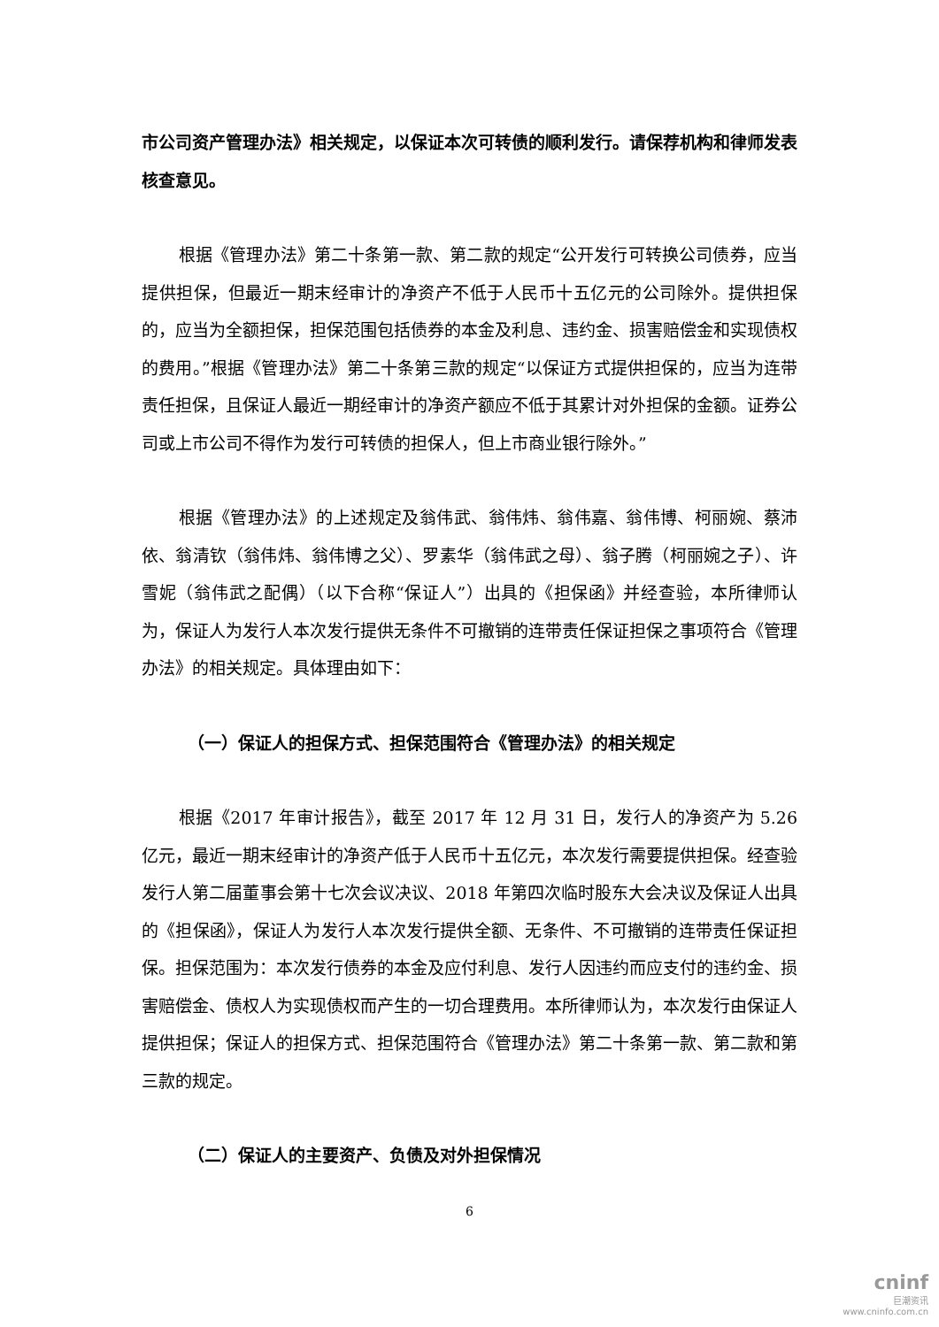市公司资产管理办法》相关规定，以保证本次可转债的顺利发行。请保荐机构和律师发表核查意见。
根据《管理办法》第二十条第一款、第二款的规定“公开发行可转换公司债券，应当提供担保，但最近一期末经审计的净资产不低于人民币十五亿元的公司除外。提供担保的，应当为全额担保，担保范围包括债券的本金及利息、违约金、损害赔偿金和实现债权的费用。”根据《管理办法》第二十条第三款的规定“以保证方式提供担保的，应当为连带责任担保，且保证人最近一期经审计的净资产额应不低于其累计对外担保的金额。证券公司或上市公司不得作为发行可转债的担保人，但上市商业银行除外。”
根据《管理办法》的上述规定及翁伟武、翁伟炜、翁伟嘉、翁伟博、柯丽婉、蔡沛依、翁清钦（翁伟炜、翁伟博之父）、罗素华（翁伟武之母）、翁子腾（柯丽婉之子）、许雪妮（翁伟武之配偶）（以下合称“保证人”）出具的《担保函》并经查验，本所律师认为，保证人为发行人本次发行提供无条件不可撤销的连带责任保证担保之事项符合《管理办法》的相关规定。具体理由如下：
（一）保证人的担保方式、担保范围符合《管理办法》的相关规定
根据《2017 年审计报告》，截至 2017 年 12 月 31 日，发行人的净资产为 5.26 亿元，最近一期末经审计的净资产低于人民币十五亿元，本次发行需要提供担保。经查验发行人第二届董事会第十七次会议决议、2018 年第四次临时股东大会决议及保证人出具的《担保函》，保证人为发行人本次发行提供全额、无条件、不可撤销的连带责任保证担保。担保范围为：本次发行债券的本金及应付利息、发行人因违约而应支付的违约金、损害赔偿金、债权人为实现债权而产生的一切合理费用。本所律师认为，本次发行由保证人提供担保；保证人的担保方式、担保范围符合《管理办法》第二十条第一款、第二款和第三款的规定。
（二）保证人的主要资产、负债及对外担保情况
6
cninf
巨潮资讯
www.cninfo.com.cn